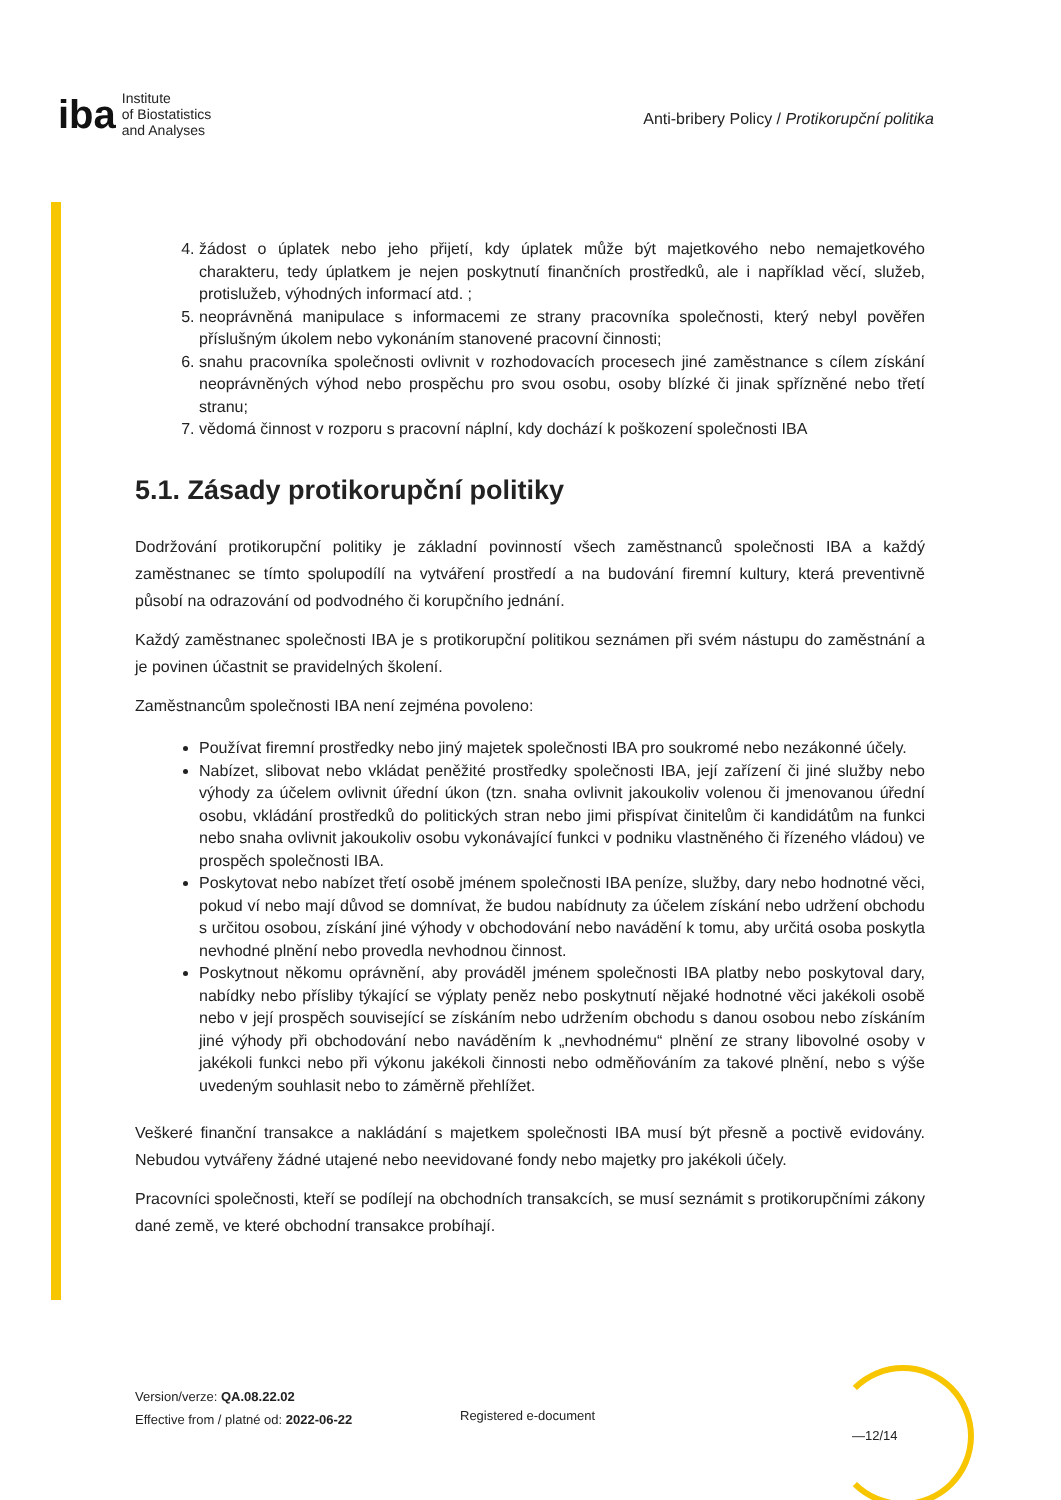iba Institute
of Biostatistics
and Analyses
Anti-bribery Policy / Protikorupční politika
4. žádost o úplatek nebo jeho přijetí, kdy úplatek může být majetkového nebo nemajetkového charakteru, tedy úplatkem je nejen poskytnutí finančních prostředků, ale i například věcí, služeb, protislužeb, výhodných informací atd. ;
5. neoprávněná manipulace s informacemi ze strany pracovníka společnosti, který nebyl pověřen příslušným úkolem nebo vykonáním stanovené pracovní činnosti;
6. snahu pracovníka společnosti ovlivnit v rozhodovacích procesech jiné zaměstnance s cílem získání neoprávněných výhod nebo prospěchu pro svou osobu, osoby blízké či jinak spřízněné nebo třetí stranu;
7. vědomá činnost v rozporu s pracovní náplní, kdy dochází k poškození společnosti IBA
5.1. Zásady protikorupční politiky
Dodržování protikorupční politiky je základní povinností všech zaměstnanců společnosti IBA a každý zaměstnanec se tímto spolupodílí na vytváření prostředí a na budování firemní kultury, která preventivně působí na odrazování od podvodného či korupčního jednání.
Každý zaměstnanec společnosti IBA je s protikorupční politikou seznámen při svém nástupu do zaměstnání a je povinen účastnit se pravidelných školení.
Zaměstnancům společnosti IBA není zejména povoleno:
Používat firemní prostředky nebo jiný majetek společnosti IBA pro soukromé nebo nezákonné účely.
Nabízet, slibovat nebo vkládat peněžité prostředky společnosti IBA, její zařízení či jiné služby nebo výhody za účelem ovlivnit úřední úkon (tzn. snaha ovlivnit jakoukoliv volenou či jmenovanou úřední osobu, vkládání prostředků do politických stran nebo jimi přispívat činitelům či kandidátům na funkci nebo snaha ovlivnit jakoukoliv osobu vykonávající funkci v podniku vlastněného či řízeného vládou) ve prospěch společnosti IBA.
Poskytovat nebo nabízet třetí osobě jménem společnosti IBA peníze, služby, dary nebo hodnotné věci, pokud ví nebo mají důvod se domnívat, že budou nabídnuty za účelem získání nebo udržení obchodu s určitou osobou, získání jiné výhody v obchodování nebo navádění k tomu, aby určitá osoba poskytla nevhodné plnění nebo provedla nevhodnou činnost.
Poskytnout někomu oprávnění, aby prováděl jménem společnosti IBA platby nebo poskytoval dary, nabídky nebo přísliby týkající se výplaty peněz nebo poskytnutí nějaké hodnotné věci jakékoli osobě nebo v její prospěch související se získáním nebo udržením obchodu s danou osobou nebo získáním jiné výhody při obchodování nebo naváděním k „nevhodnému“ plnění ze strany libovolné osoby v jakékoli funkci nebo při výkonu jakékoli činnosti nebo odměňováním za takové plnění, nebo s výše uvedeným souhlasit nebo to záměrně přehlížet.
Veškeré finanční transakce a nakládání s majetkem společnosti IBA musí být přesně a poctivě evidovány. Nebudou vytvářeny žádné utajené nebo neevidované fondy nebo majetky pro jakékoli účely.
Pracovníci společnosti, kteří se podílejí na obchodních transakcích, se musí seznámit s protikorupčními zákony dané země, ve které obchodní transakce probíhají.
Version/verze: QA.08.22.02
Effective from / platné od: 2022-06-22
Registered e-document
—12/14